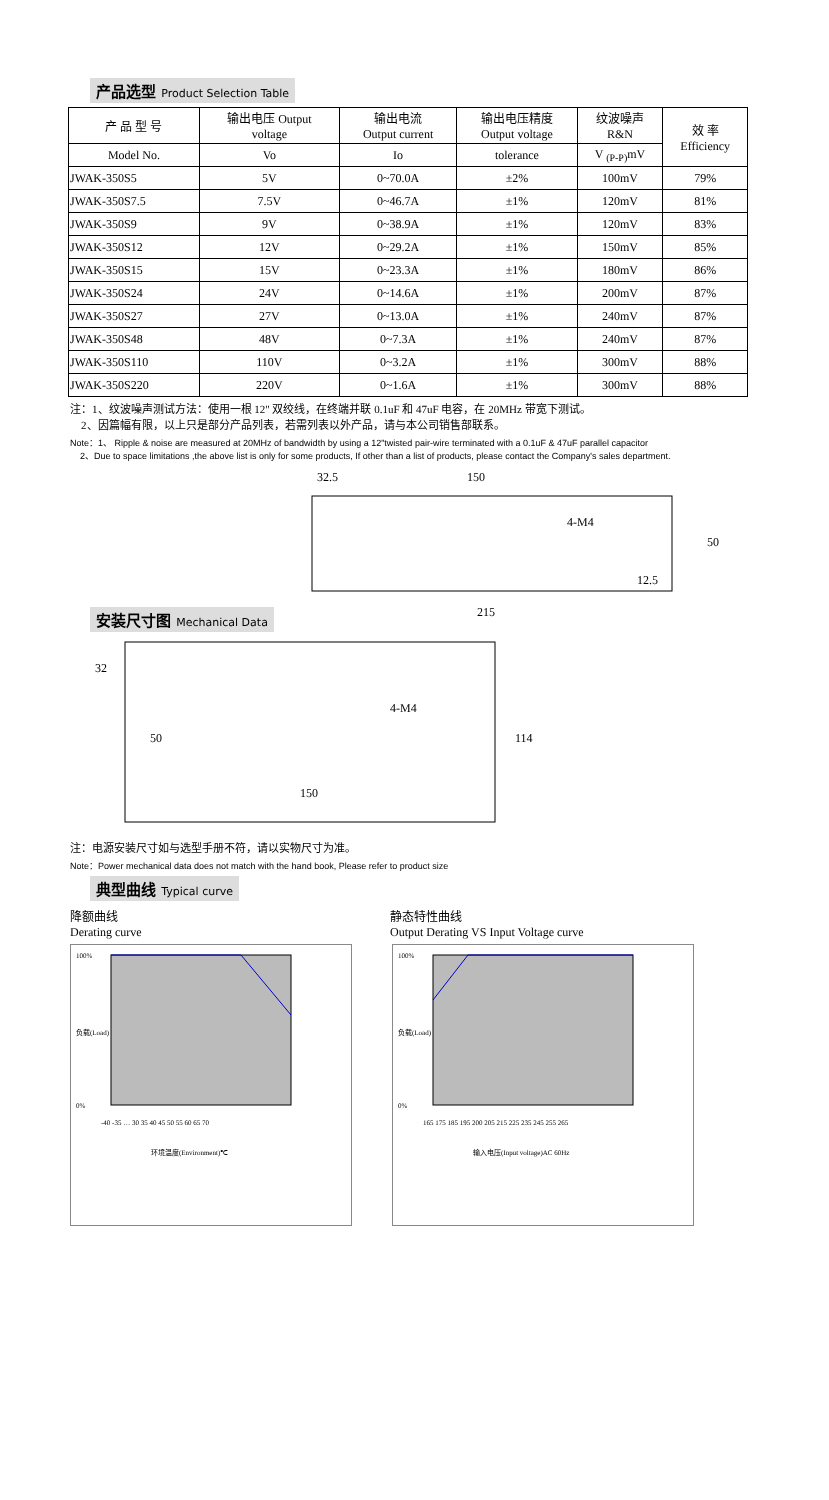产品选型 Product Selection Table
| 产 品 型 号 | 输出电压 Output voltage | 输出电流 Output current | 输出电压精度 Output voltage | 纹波噪声 R&N | 效 率 Efficiency |
| --- | --- | --- | --- | --- | --- |
| Model No. | Vo | Io | tolerance | V <sub>(P-P)</sub>mV | |
| JWAK-350S5 | 5V | 0~70.0A | ±2% | 100mV | 79% |
| JWAK-350S7.5 | 7.5V | 0~46.7A | ±1% | 120mV | 81% |
| JWAK-350S9 | 9V | 0~38.9A | ±1% | 120mV | 83% |
| JWAK-350S12 | 12V | 0~29.2A | ±1% | 150mV | 85% |
| JWAK-350S15 | 15V | 0~23.3A | ±1% | 180mV | 86% |
| JWAK-350S24 | 24V | 0~14.6A | ±1% | 200mV | 87% |
| JWAK-350S27 | 27V | 0~13.0A | ±1% | 240mV | 87% |
| JWAK-350S48 | 48V | 0~7.3A | ±1% | 240mV | 87% |
| JWAK-350S110 | 110V | 0~3.2A | ±1% | 300mV | 88% |
| JWAK-350S220 | 220V | 0~1.6A | ±1% | 300mV | 88% |
注：1、纹波噪声测试方法：使用一根 12" 双绞线，在终端并联 0.1uF 和 47uF 电容，在 20MHz 带宽下测试。
2、因篇幅有限，以上只是部分产品列表，若需列表以外产品，请与本公司销售部联系。
Note：1、 Ripple & noise are measured at 20MHz of bandwidth by using a 12"twisted pair-wire terminated with a 0.1uF & 47uF parallel capacitor
2、Due to space limitations ,the above list is only for some products, If other than a list of products, please contact the Company's sales department.
安装尺寸图 Mechanical Data
32.5
150
4-M4
50
12.5
215
32
50
4-M4
150
114
注：电源安装尺寸如与选型手册不符，请以实物尺寸为准。
Note：Power mechanical data does not match with the hand book, Please refer to product size
典型曲线 Typical curve
降额曲线
Derating curve
静态特性曲线
Output Derating VS Input Voltage curve
100%
0%
负载(Load)
-40 -35 … 30 35 40 45 50 55 60 65 70
环境温度(Environment)℃
100%
0%
负载(Load)
165 175 185 195 200 205 215 225 235 245 255 265
输入电压(Input voltage)AC 60Hz